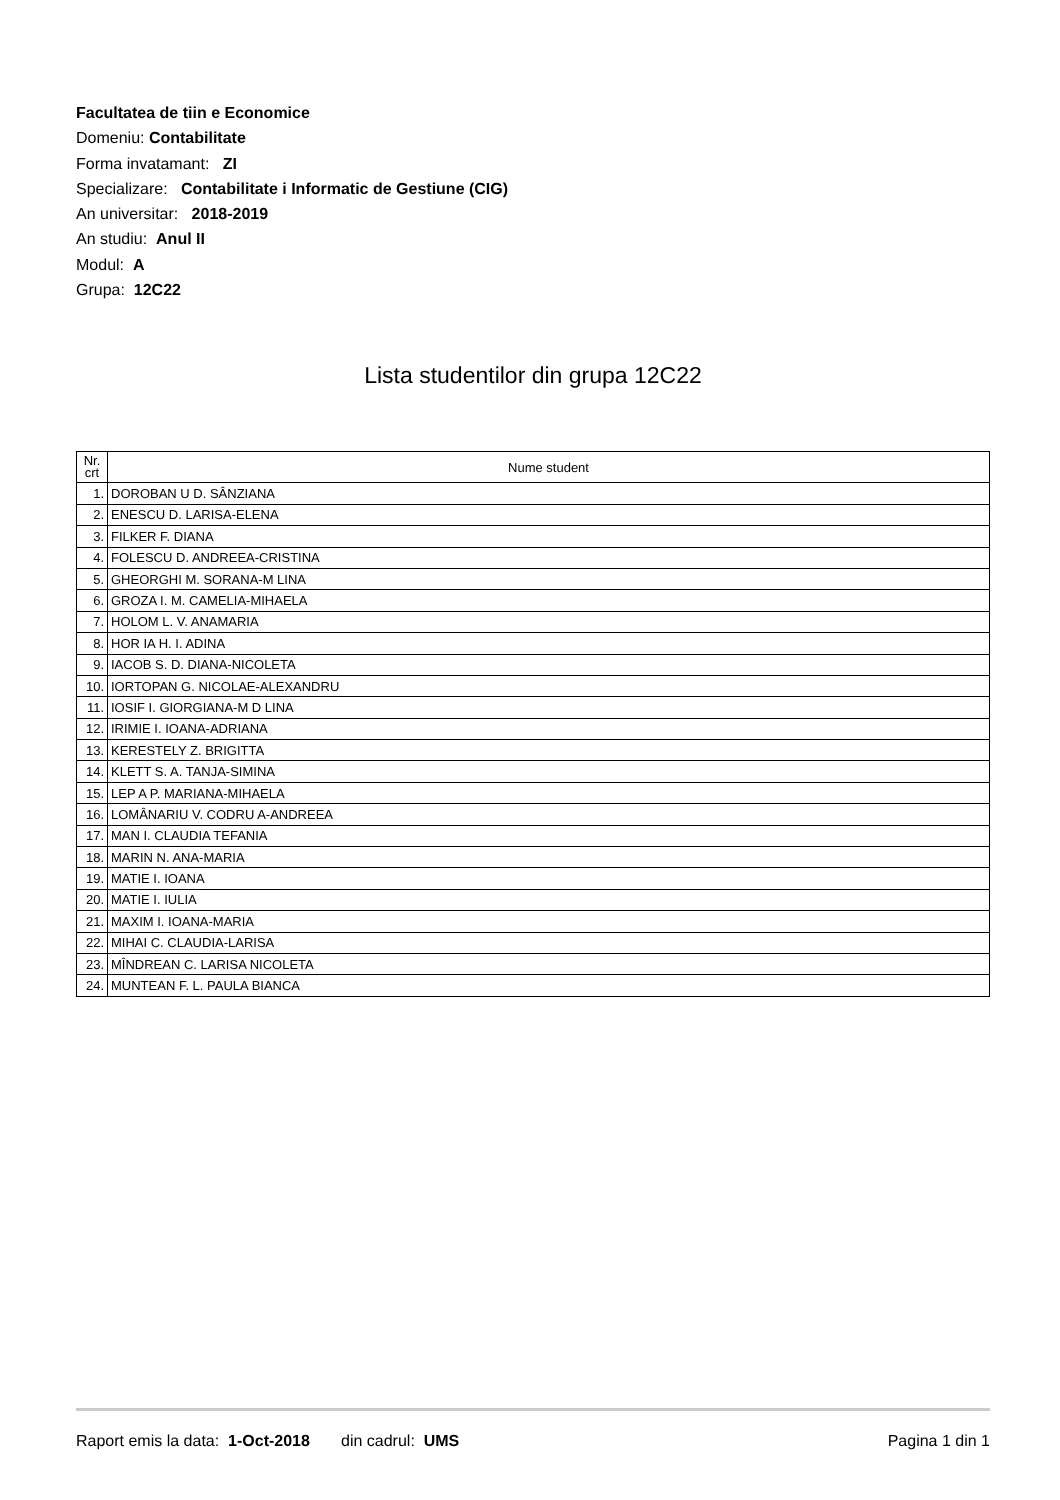Facultatea de tiin e Economice
Domeniu: Contabilitate
Forma invatamant: ZI
Specializare: Contabilitate i Informatic de Gestiune (CIG)
An universitar: 2018-2019
An studiu: Anul II
Modul: A
Grupa: 12C22
Lista studentilor din grupa 12C22
| Nr. crt | Nume student |
| --- | --- |
| 1. | DOROBAN U D. SÂNZIANA |
| 2. | ENESCU D. LARISA-ELENA |
| 3. | FILKER F. DIANA |
| 4. | FOLESCU D. ANDREEA-CRISTINA |
| 5. | GHEORGHI M. SORANA-M LINA |
| 6. | GROZA I. M. CAMELIA-MIHAELA |
| 7. | HOLOM L. V. ANAMARIA |
| 8. | HOR IA H. I. ADINA |
| 9. | IACOB S. D. DIANA-NICOLETA |
| 10. | IORTOPAN G. NICOLAE-ALEXANDRU |
| 11. | IOSIF I. GIORGIANA-M D LINA |
| 12. | IRIMIE I. IOANA-ADRIANA |
| 13. | KERESTELY Z. BRIGITTA |
| 14. | KLETT S. A. TANJA-SIMINA |
| 15. | LEP A P. MARIANA-MIHAELA |
| 16. | LOMÂNARIU V. CODRU A-ANDREEA |
| 17. | MAN I. CLAUDIA TEFANIA |
| 18. | MARIN N. ANA-MARIA |
| 19. | MATIE I. IOANA |
| 20. | MATIE I. IULIA |
| 21. | MAXIM I. IOANA-MARIA |
| 22. | MIHAI C. CLAUDIA-LARISA |
| 23. | MÎNDREAN C. LARISA NICOLETA |
| 24. | MUNTEAN F. L. PAULA BIANCA |
Raport emis la data: 1-Oct-2018 din cadrul: UMS Pagina 1 din 1